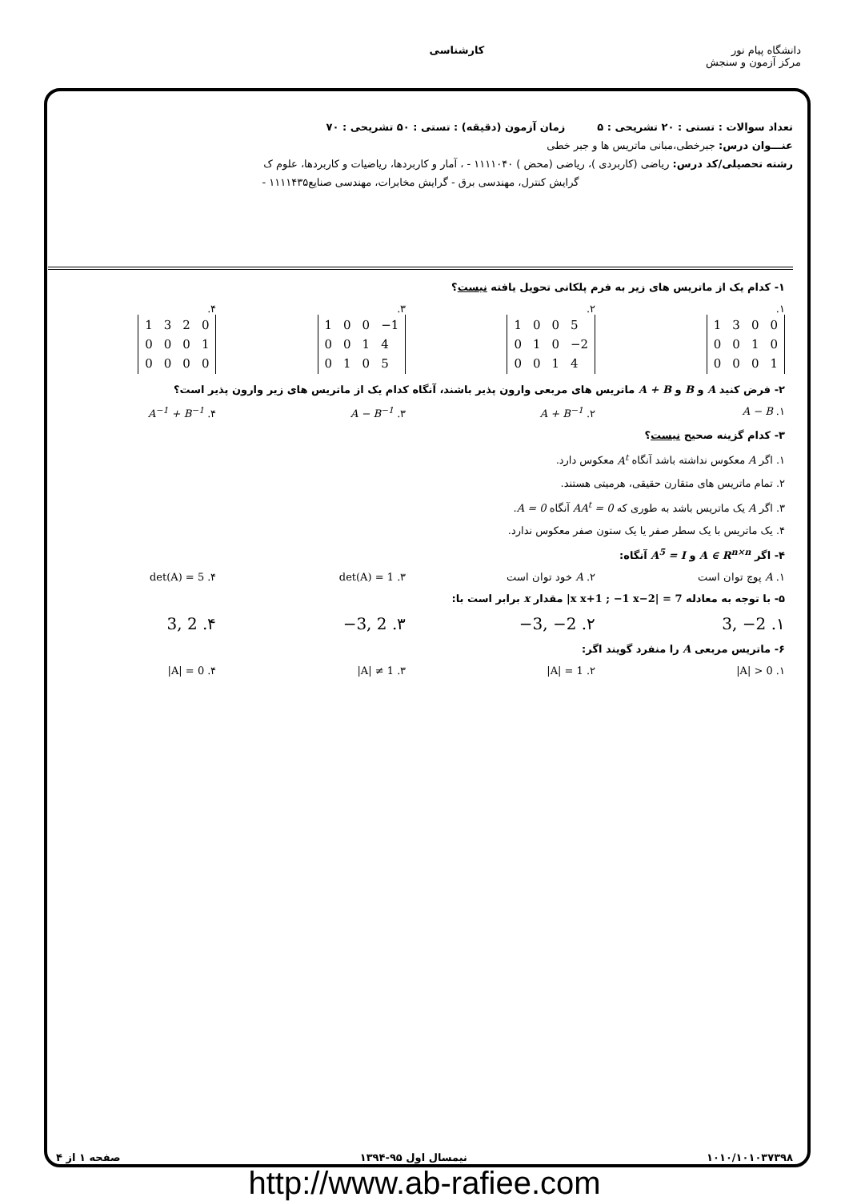دانشگاه پیام نور
مرکز آزمون و سنجش
کارشناسی
تعداد سوالات : تستی : ۲۰ تشریحی : ۵ زمان آزمون (دقیقه) : تستی : ۵۰ تشریحی : ۷۰
عنـــوان درس: جبرخطی،مبانی ماتریس ها و جبر خطی
رشته تحصیلی/کد درس: ریاضی (کاربردی )، ریاضی (محض ) ۱۱۱۱۰۴۰ - ، آمار و کاربردها، ریاضیات و کاربردها، علوم ک
گرایش کنترل، مهندسی برق - گرایش مخابرات، مهندسی صنایع۱۱۱۱۴۳۵ -
۱- کدام یک از ماتریس های زیر به فرم پلکانی تحویل یافته نیست؟
۱.
| 1 | 3 | 0 | 0 |
| 0 | 0 | 1 | 0 |
| 0 | 0 | 0 | 1 |
۲.
| 1 | 0 | 0 | 5 |
| 0 | 1 | 0 | −2 |
| 0 | 0 | 1 | 4 |
۳.
| 1 | 0 | 0 | −1 |
| 0 | 0 | 1 | 4 |
| 0 | 1 | 0 | 5 |
۴.
| 1 | 3 | 2 | 0 |
| 0 | 0 | 0 | 1 |
| 0 | 0 | 0 | 0 |
۲- فرض کنید A و B و A + B ماتریس های مربعی وارون پذیر باشند، آنگاه کدام یک از ماتریس های زیر وارون پذیر است؟
۱. A − B ۲. A + B<sup>−1</sup> ۳. A − B<sup>−1</sup> ۴. A<sup>−1</sup> + B<sup>−1</sup>
۳- کدام گزینه صحیح نیست؟
۱. اگر A معکوس نداشته باشد آنگاه A<sup>t</sup> معکوس دارد.
۲. تمام ماتریس های متقارن حقیقی، هرمیتی هستند.
۳. اگر A یک ماتریس باشد به طوری که AA<sup>t</sup> = 0 آنگاه A = 0.
۴. یک ماتریس با یک سطر صفر یا یک ستون صفر معکوس ندارد.
۴- اگر A ∈ R<sup>n×n</sup> و A<sup>5</sup> = I آنگاه:
۱. A پوچ توان است ۲. A خود توان است ۳. det(A) = 1 ۴. det(A) = 5
۵- با توجه به معادله |x x+1 ; −1 x−2| = 7 مقدار x برابر است با:
۱. 3, −2 ۲. −3, −2 ۳. −3, 2 ۴. 3, 2
۶- ماتریس مربعی A را منفرد گویند اگر:
۱. |A| > 0 ۲. |A| = 1 ۳. |A| ≠ 1 ۴. |A| = 0
۱۰۱۰/۱۰۱۰۳۷۳۹۸ نیمسال اول ۹۵-۱۳۹۴ صفحه ۱ از ۴
http://www.ab-rafiee.com